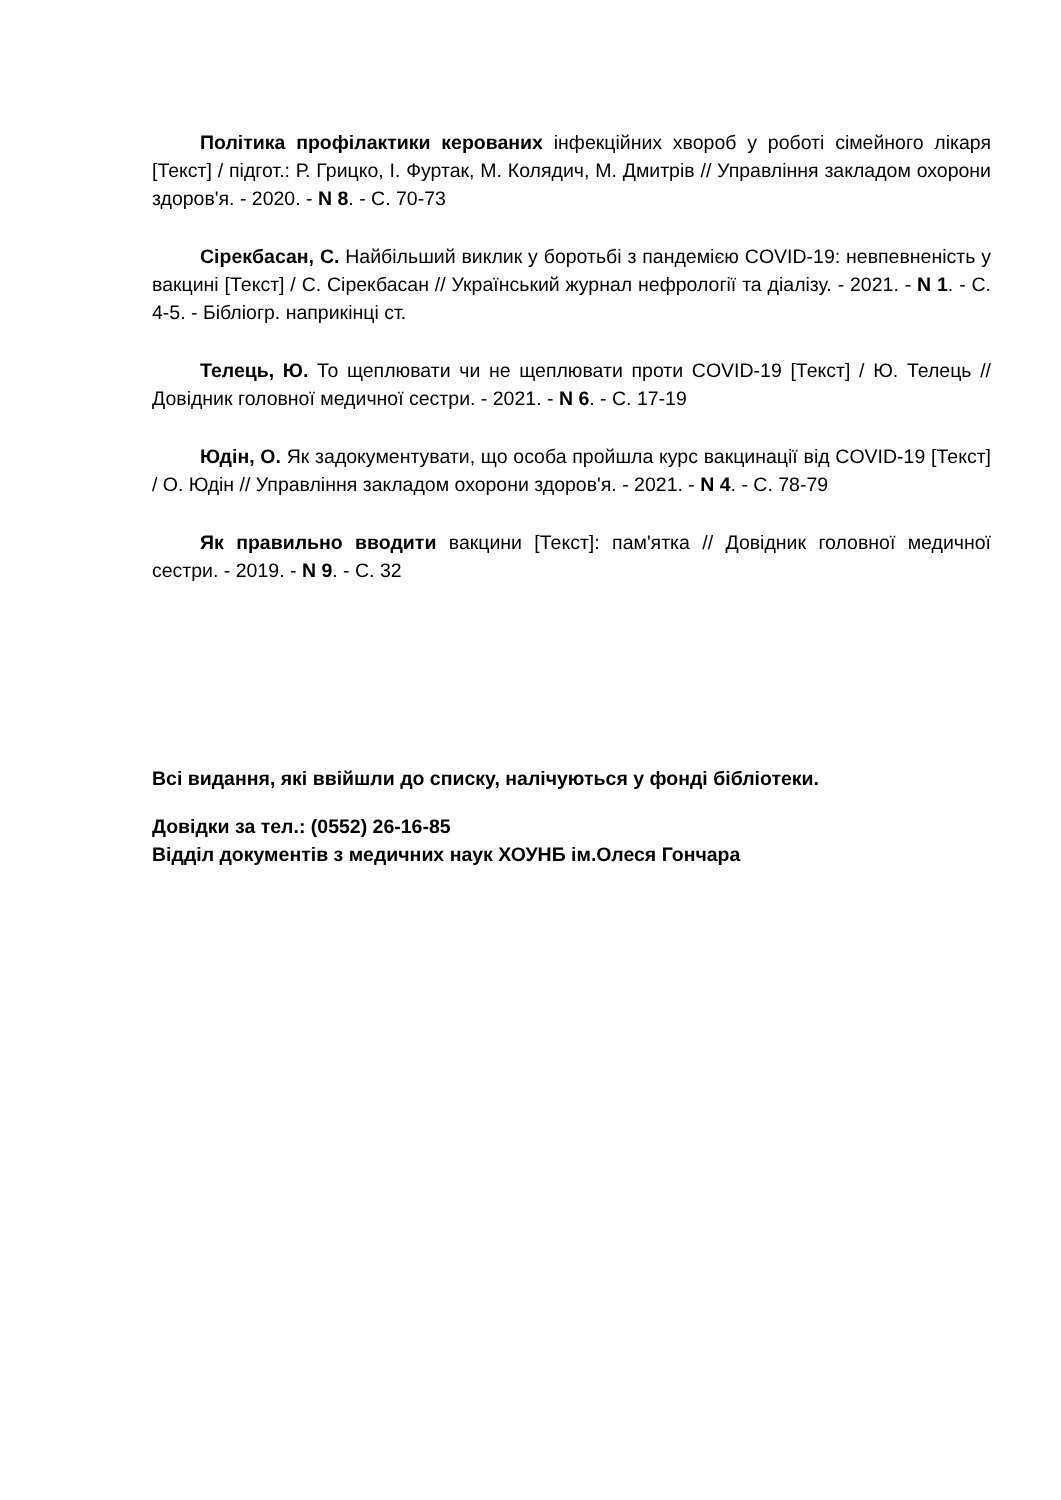Політика профілактики керованих інфекційних хвороб у роботі сімейного лікаря [Текст] / підгот.: Р. Грицко, І. Фуртак, М. Колядич, М. Дмитрів // Управління закладом охорони здоров'я. - 2020. - N 8. - С. 70-73
Сірекбасан, С. Найбільший виклик у боротьбі з пандемією COVID-19: невпевненість у вакцині [Текст] / С. Сірекбасан // Український журнал нефрології та діалізу. - 2021. - N 1. - С. 4-5. - Бібліогр. наприкінці ст.
Телець, Ю. То щеплювати чи не щеплювати проти COVID-19 [Текст] / Ю. Телець // Довідник головної медичної сестри. - 2021. - N 6. - С. 17-19
Юдін, О. Як задокументувати, що особа пройшла курс вакцинації від COVID-19 [Текст] / О. Юдін // Управління закладом охорони здоров'я. - 2021. - N 4. - С. 78-79
Як правильно вводити вакцини [Текст]: пам'ятка // Довідник головної медичної сестри. - 2019. - N 9. - С. 32
Всі видання, які ввійшли до списку, налічуються у фонді бібліотеки.
Довідки за тел.: (0552) 26-16-85
Відділ документів з медичних наук ХОУНБ ім.Олеся Гончара